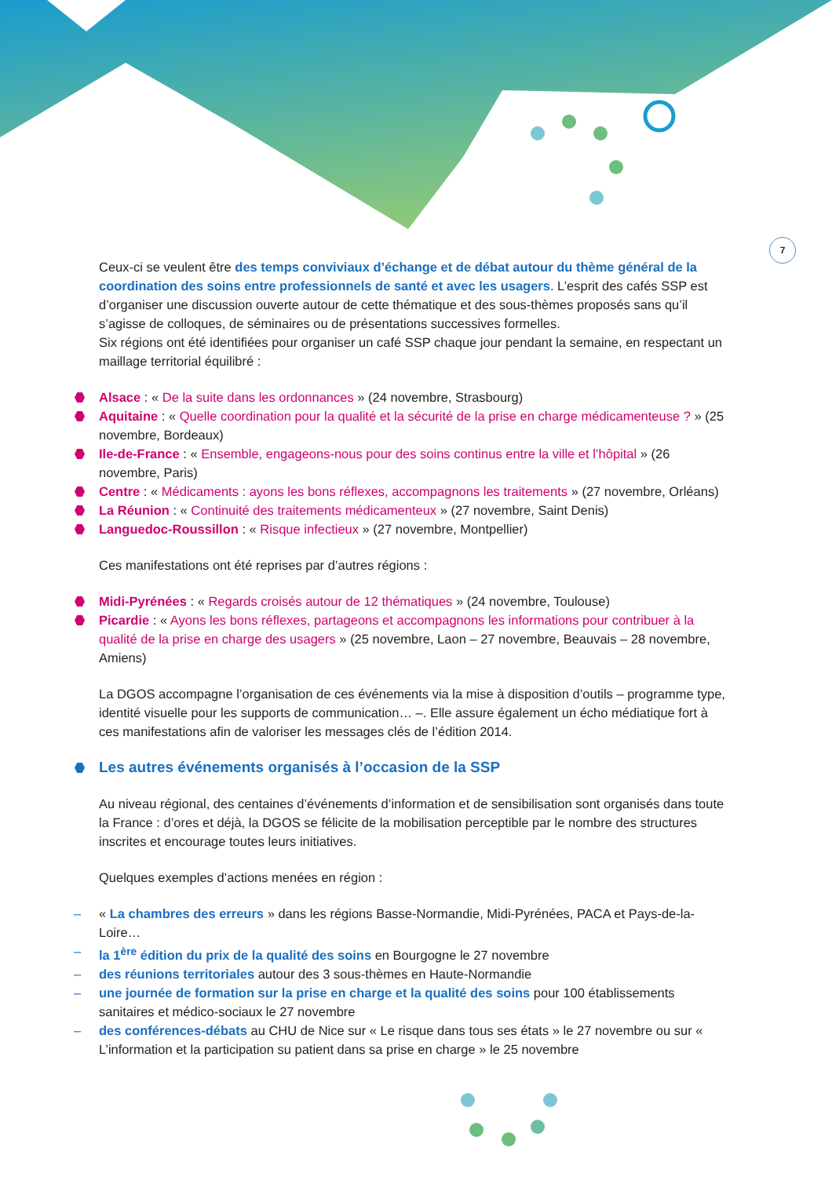7
Ceux-ci se veulent être des temps conviviaux d’échange et de débat autour du thème général de la coordination des soins entre professionnels de santé et avec les usagers. L’esprit des cafés SSP est d’organiser une discussion ouverte autour de cette thématique et des sous-thèmes proposés sans qu’il s’agisse de colloques, de séminaires ou de présentations successives formelles.
Six régions ont été identifiées pour organiser un café SSP chaque jour pendant la semaine, en respectant un maillage territorial équilibré :
Alsace : « De la suite dans les ordonnances » (24 novembre, Strasbourg)
Aquitaine : « Quelle coordination pour la qualité et la sécurité de la prise en charge médicamenteuse ? » (25 novembre, Bordeaux)
Ile-de-France : « Ensemble, engageons-nous pour des soins continus entre la ville et l’hôpital » (26 novembre, Paris)
Centre : « Médicaments : ayons les bons réflexes, accompagnons les traitements » (27 novembre, Orléans)
La Réunion : « Continuité des traitements médicamenteux » (27 novembre, Saint Denis)
Languedoc-Roussillon : « Risque infectieux » (27 novembre, Montpellier)
Ces manifestations ont été reprises par d’autres régions :
Midi-Pyrénées : « Regards croisés autour de 12 thématiques » (24 novembre, Toulouse)
Picardie : « Ayons les bons réflexes, partageons et accompagnons les informations pour contribuer à la qualité de la prise en charge des usagers » (25 novembre, Laon – 27 novembre, Beauvais – 28 novembre, Amiens)
La DGOS accompagne l’organisation de ces événements via la mise à disposition d’outils – programme type, identité visuelle pour les supports de communication… –. Elle assure également un écho médiatique fort à ces manifestations afin de valoriser les messages clés de l’édition 2014.
Les autres événements organisés à l’occasion de la SSP
Au niveau régional, des centaines d’événements d’information et de sensibilisation sont organisés dans toute la France : d’ores et déjà, la DGOS se félicite de la mobilisation perceptible par le nombre des structures inscrites et encourage toutes leurs initiatives.
Quelques exemples d’actions menées en région :
– « La chambres des erreurs » dans les régions Basse-Normandie, Midi-Pyrénées, PACA et Pays-de-la-Loire…
– la 1<sup>ère</sup> édition du prix de la qualité des soins en Bourgogne le 27 novembre
– des réunions territoriales autour des 3 sous-thèmes en Haute-Normandie
– une journée de formation sur la prise en charge et la qualité des soins pour 100 établissements sanitaires et médico-sociaux le 27 novembre
– des conférences-débats au CHU de Nice sur « Le risque dans tous ses états » le 27 novembre ou sur « L’information et la participation su patient dans sa prise en charge » le 25 novembre